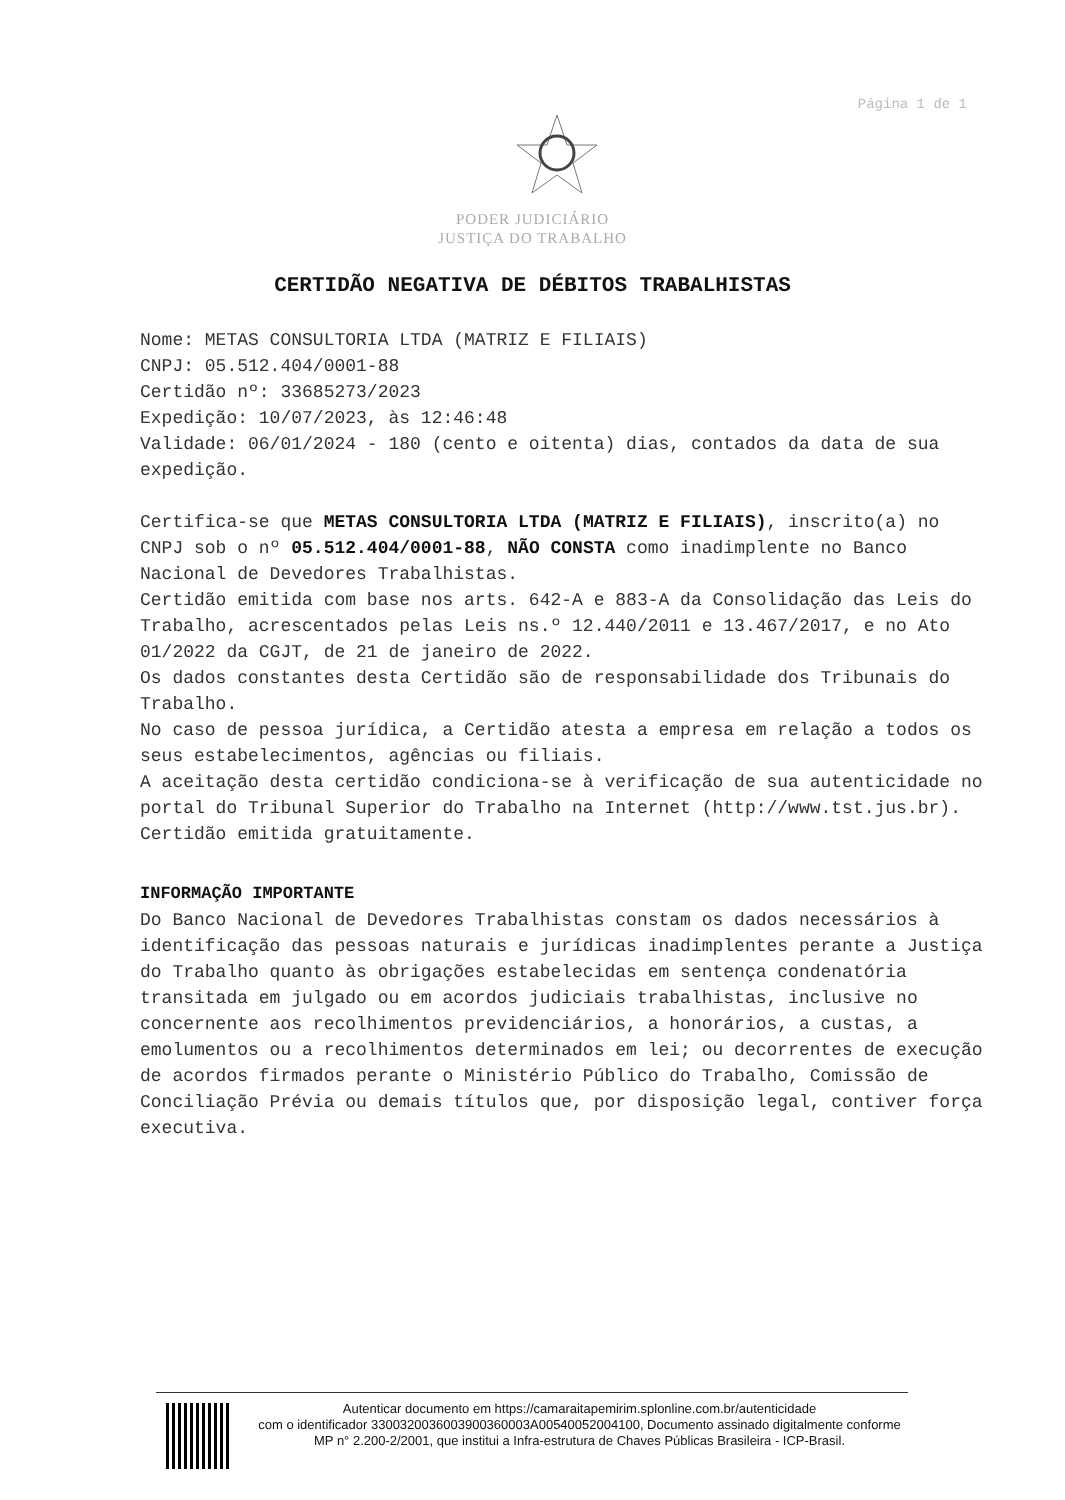Página 1 de 1
PODER JUDICIÁRIO
JUSTIÇA DO TRABALHO
CERTIDÃO NEGATIVA DE DÉBITOS TRABALHISTAS
Nome: METAS CONSULTORIA LTDA (MATRIZ E FILIAIS)
CNPJ: 05.512.404/0001-88
Certidão nº: 33685273/2023
Expedição: 10/07/2023, às 12:46:48
Validade: 06/01/2024 - 180 (cento e oitenta) dias, contados da data de sua expedição.
Certifica-se que METAS CONSULTORIA LTDA (MATRIZ E FILIAIS), inscrito(a) no CNPJ sob o nº 05.512.404/0001-88, NÃO CONSTA como inadimplente no Banco Nacional de Devedores Trabalhistas.
Certidão emitida com base nos arts. 642-A e 883-A da Consolidação das Leis do Trabalho, acrescentados pelas Leis ns.º 12.440/2011 e 13.467/2017, e no Ato 01/2022 da CGJT, de 21 de janeiro de 2022.
Os dados constantes desta Certidão são de responsabilidade dos Tribunais do Trabalho.
No caso de pessoa jurídica, a Certidão atesta a empresa em relação a todos os seus estabelecimentos, agências ou filiais.
A aceitação desta certidão condiciona-se à verificação de sua autenticidade no portal do Tribunal Superior do Trabalho na Internet (http://www.tst.jus.br).
Certidão emitida gratuitamente.
INFORMAÇÃO IMPORTANTE
Do Banco Nacional de Devedores Trabalhistas constam os dados necessários à identificação das pessoas naturais e jurídicas inadimplentes perante a Justiça do Trabalho quanto às obrigações estabelecidas em sentença condenatória transitada em julgado ou em acordos judiciais trabalhistas, inclusive no concernente aos recolhimentos previdenciários, a honorários, a custas, a emolumentos ou a recolhimentos determinados em lei; ou decorrentes de execução de acordos firmados perante o Ministério Público do Trabalho, Comissão de Conciliação Prévia ou demais títulos que, por disposição legal, contiver força executiva.
Autenticar documento em https://camaraitapemirim.splonline.com.br/autenticidade
com o identificador 3300320036003900360003A00540052004100, Documento assinado digitalmente conforme MP n° 2.200-2/2001, que institui a Infra-estrutura de Chaves Públicas Brasileira - ICP-Brasil.